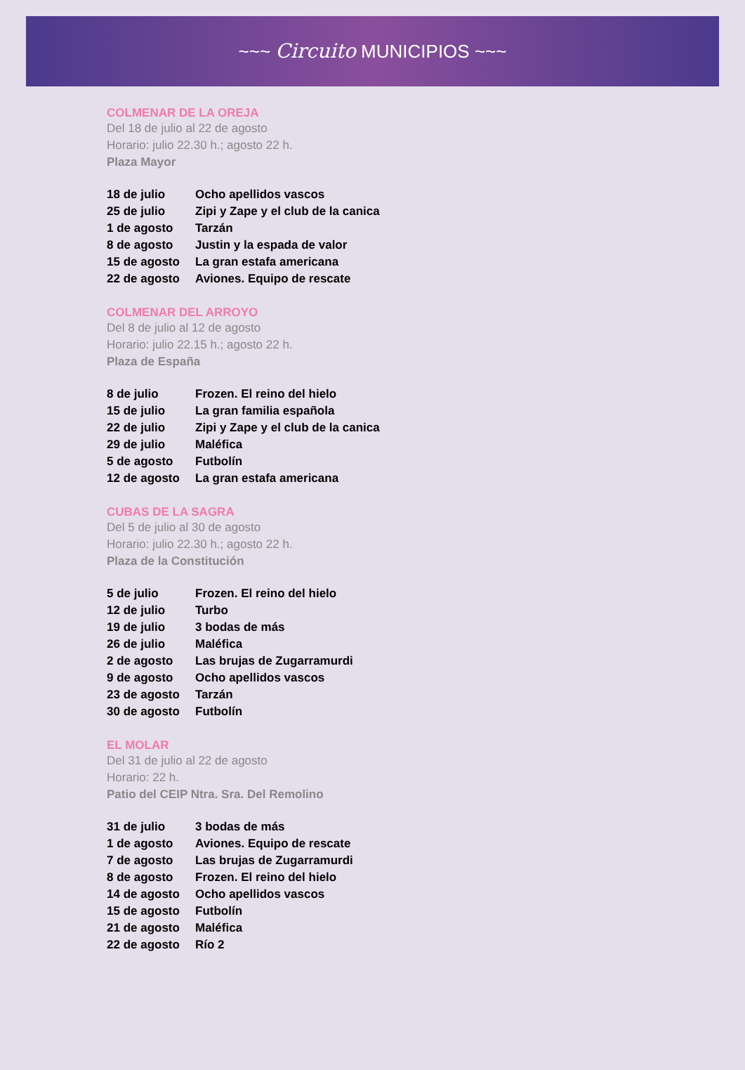~~~ Circuito MUNICIPIOS ~~~
COLMENAR DE LA OREJA
Del 18 de julio al 22 de agosto
Horario: julio 22.30 h.; agosto 22 h.
Plaza Mayor
| 18 de julio | Ocho apellidos vascos |
| 25 de julio | Zipi y Zape y el club de la canica |
| 1 de agosto | Tarzán |
| 8 de agosto | Justin y la espada de valor |
| 15 de agosto | La gran estafa americana |
| 22 de agosto | Aviones. Equipo de rescate |
COLMENAR DEL ARROYO
Del 8 de julio al 12 de agosto
Horario: julio 22.15 h.; agosto 22 h.
Plaza de España
| 8 de julio | Frozen. El reino del hielo |
| 15 de julio | La gran familia española |
| 22 de julio | Zipi y Zape y el club de la canica |
| 29 de julio | Maléfica |
| 5 de agosto | Futbolín |
| 12 de agosto | La gran estafa americana |
CUBAS DE LA SAGRA
Del 5 de julio al 30 de agosto
Horario: julio 22.30 h.; agosto 22 h.
Plaza de la Constitución
| 5 de julio | Frozen. El reino del hielo |
| 12 de julio | Turbo |
| 19 de julio | 3 bodas de más |
| 26 de julio | Maléfica |
| 2 de agosto | Las brujas de Zugarramurdi |
| 9 de agosto | Ocho apellidos vascos |
| 23 de agosto | Tarzán |
| 30 de agosto | Futbolín |
EL MOLAR
Del 31 de julio al 22 de agosto
Horario: 22 h.
Patio del CEIP Ntra. Sra. Del Remolino
| 31 de julio | 3 bodas de más |
| 1 de agosto | Aviones. Equipo de rescate |
| 7 de agosto | Las brujas de Zugarramurdi |
| 8 de agosto | Frozen. El reino del hielo |
| 14 de agosto | Ocho apellidos vascos |
| 15 de agosto | Futbolín |
| 21 de agosto | Maléfica |
| 22 de agosto | Río 2 |